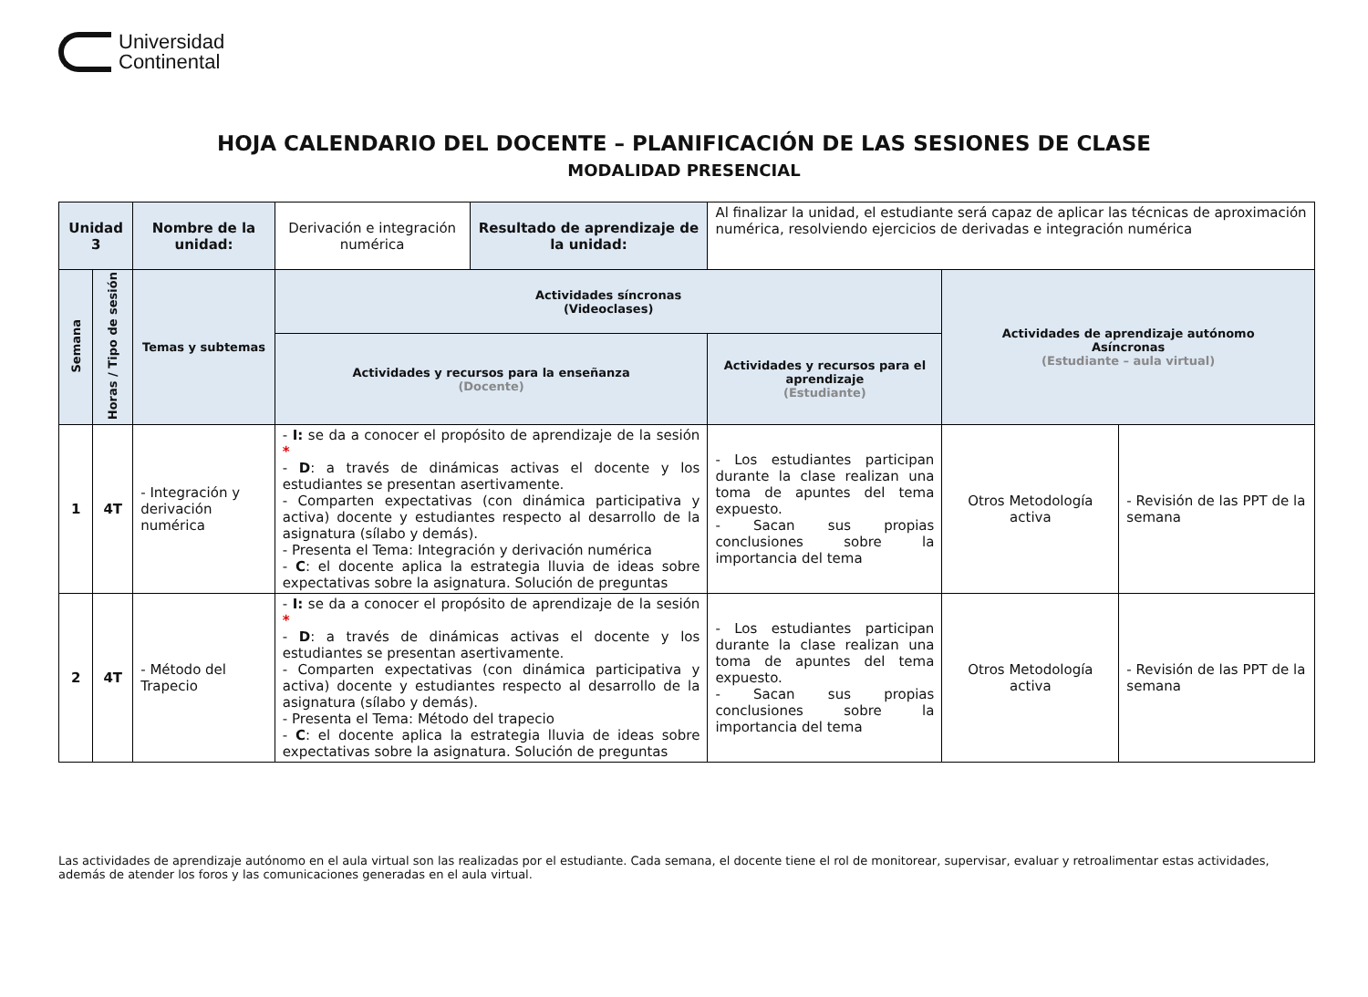Universidad
Continental
HOJA CALENDARIO DEL DOCENTE – PLANIFICACIÓN DE LAS SESIONES DE CLASE
MODALIDAD PRESENCIAL
| Unidad 3 | | Nombre de la unidad: | Derivación e integración numérica | Resultado de aprendizaje de la unidad: | Al finalizar la unidad, el estudiante será capaz de aplicar las técnicas de aproximación numérica, resolviendo ejercicios de derivadas e integración numérica | | |
| Semana | Horas / Tipo de sesión | Temas y subtemas | Actividades síncronas (Videoclases) | | | Actividades de aprendizaje autónomo Asíncronas (Estudiante – aula virtual) | |
| | | | Actividades y recursos para la enseñanza (Docente) | | Actividades y recursos para el aprendizaje (Estudiante) | | |
| 1 | 4T | - Integración y derivación numérica | - I: se da a conocer el propósito de aprendizaje de la sesión * - D : a través de dinámicas activas el docente y los estudiantes se presentan asertivamente. - Comparten expectativas (con dinámica participativa y activa) docente y estudiantes respecto al desarrollo de la asignatura (sílabo y demás). - Presenta el Tema: Integración y derivación numérica - C : el docente aplica la estrategia lluvia de ideas sobre expectativas sobre la asignatura. Solución de preguntas | | - Los estudiantes participan durante la clase realizan una toma de apuntes del tema expuesto. - Sacan sus propias conclusiones sobre la importancia del tema | Otros Metodología activa | - Revisión de las PPT de la semana |
| 2 | 4T | - Método del Trapecio | - I: se da a conocer el propósito de aprendizaje de la sesión * - D : a través de dinámicas activas el docente y los estudiantes se presentan asertivamente. - Comparten expectativas (con dinámica participativa y activa) docente y estudiantes respecto al desarrollo de la asignatura (sílabo y demás). - Presenta el Tema: Método del trapecio - C : el docente aplica la estrategia lluvia de ideas sobre expectativas sobre la asignatura. Solución de preguntas | | - Los estudiantes participan durante la clase realizan una toma de apuntes del tema expuesto. - Sacan sus propias conclusiones sobre la importancia del tema | Otros Metodología activa | - Revisión de las PPT de la semana |
Las actividades de aprendizaje autónomo en el aula virtual son las realizadas por el estudiante. Cada semana, el docente tiene el rol de monitorear, supervisar, evaluar y retroalimentar estas actividades, además de atender los foros y las comunicaciones generadas en el aula virtual.